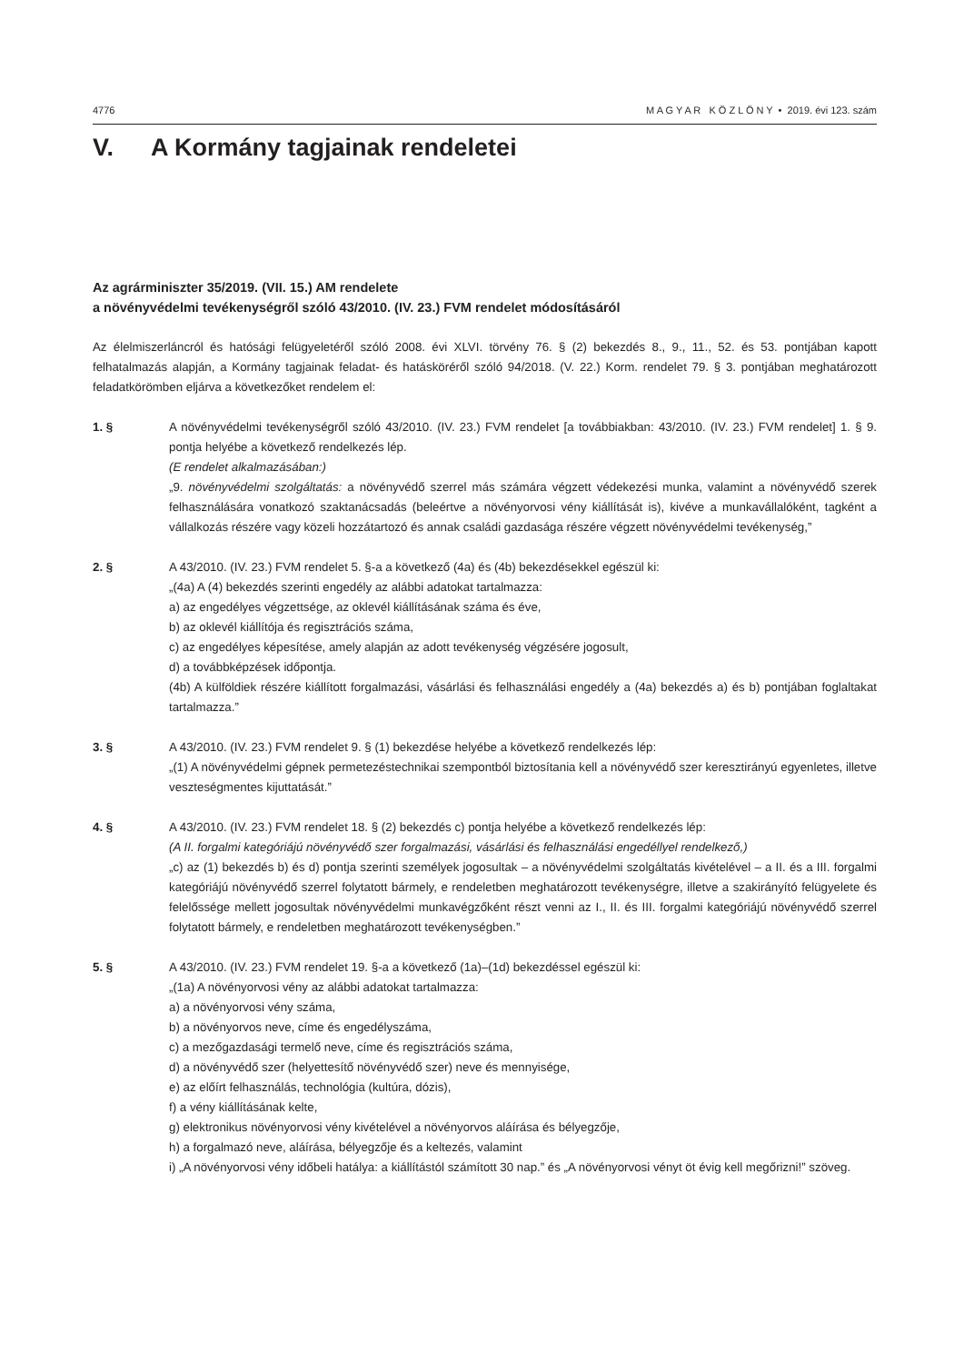4776 M A G Y A R K Ö Z L Ö N Y • 2019. évi 123. szám
V. A Kormány tagjainak rendeletei
Az agrárminiszter 35/2019. (VII. 15.) AM rendelete
a növényvédelmi tevékenységről szóló 43/2010. (IV. 23.) FVM rendelet módosításáról
Az élelmiszerláncról és hatósági felügyeletéről szóló 2008. évi XLVI. törvény 76. § (2) bekezdés 8., 9., 11., 52. és 53. pontjában kapott felhatalmazás alapján, a Kormány tagjainak feladat- és hatásköréről szóló 94/2018. (V. 22.) Korm. rendelet 79. § 3. pontjában meghatározott feladatkörömben eljárva a következőket rendelem el:
1. § A növényvédelmi tevékenységről szóló 43/2010. (IV. 23.) FVM rendelet [a továbbiakban: 43/2010. (IV. 23.) FVM rendelet] 1. § 9. pontja helyébe a következő rendelkezés lép.
(E rendelet alkalmazásában:)
„9. növényvédelmi szolgáltatás: a növényvédő szerrel más számára végzett védekezési munka, valamint a növényvédő szerek felhasználására vonatkozó szaktanácsadás (beleértve a növényorvosi vény kiállítását is), kivéve a munkavállalóként, tagként a vállalkozás részére vagy közeli hozzátartozó és annak családi gazdasága részére végzett növényvédelmi tevékenység,”
2. § A 43/2010. (IV. 23.) FVM rendelet 5. §-a a következő (4a) és (4b) bekezdésekkel egészül ki:
„(4a) A (4) bekezdés szerinti engedély az alábbi adatokat tartalmazza:
a) az engedélyes végzettsége, az oklevél kiállításának száma és éve,
b) az oklevél kiállítója és regisztrációs száma,
c) az engedélyes képesítése, amely alapján az adott tevékenység végzésére jogosult,
d) a továbbképzések időpontja.
(4b) A külföldiek részére kiállított forgalmazási, vásárlási és felhasználási engedély a (4a) bekezdés a) és b) pontjában foglaltakat tartalmazza.”
3. § A 43/2010. (IV. 23.) FVM rendelet 9. § (1) bekezdése helyébe a következő rendelkezés lép:
„(1) A növényvédelmi gépnek permetezéstechnikai szempontból biztosítania kell a növényvédő szer keresztirányú egyenletes, illetve veszteségmentes kijuttatását.”
4. § A 43/2010. (IV. 23.) FVM rendelet 18. § (2) bekezdés c) pontja helyébe a következő rendelkezés lép:
(A II. forgalmi kategóriájú növényvédő szer forgalmazási, vásárlási és felhasználási engedéllyel rendelkező,)
„c) az (1) bekezdés b) és d) pontja szerinti személyek jogosultak – a növényvédelmi szolgáltatás kivételével – a II. és a III. forgalmi kategóriájú növényvédő szerrel folytatott bármely, e rendeletben meghatározott tevékenységre, illetve a szakirányító felügyelete és felelőssége mellett jogosultak növényvédelmi munkavégzőként részt venni az I., II. és III. forgalmi kategóriájú növényvédő szerrel folytatott bármely, e rendeletben meghatározott tevékenységben.”
5. § A 43/2010. (IV. 23.) FVM rendelet 19. §-a a következő (1a)–(1d) bekezdéssel egészül ki:
„(1a) A növényorvosi vény az alábbi adatokat tartalmazza:
a) a növényorvosi vény száma,
b) a növényorvos neve, címe és engedélyszáma,
c) a mezőgazdasági termelő neve, címe és regisztrációs száma,
d) a növényvédő szer (helyettesítő növényvédő szer) neve és mennyisége,
e) az előírt felhasználás, technológia (kultúra, dózis),
f) a vény kiállításának kelte,
g) elektronikus növényorvosi vény kivételével a növényorvos aláírása és bélyegzője,
h) a forgalmazó neve, aláírása, bélyegzője és a keltezés, valamint
i) „A növényorvosi vény időbeli hatálya: a kiállítástól számított 30 nap.” és „A növényorvosi vényt öt évig kell megőrizni!” szöveg.